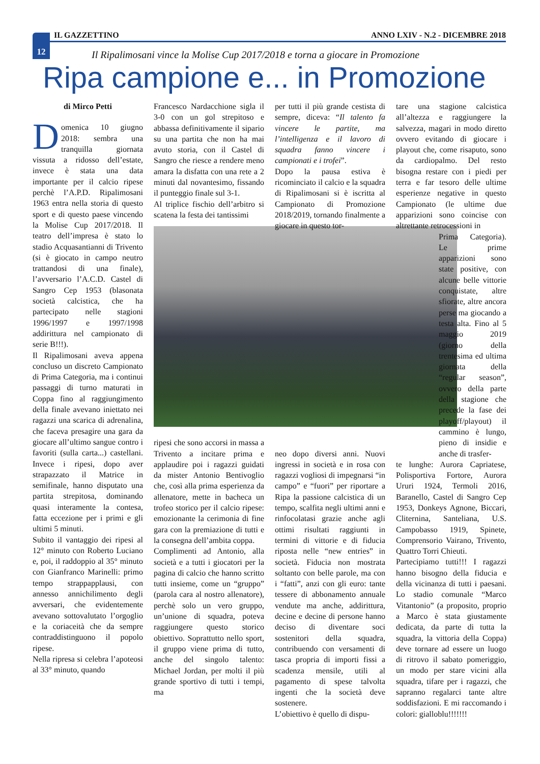12 IL GAZZETTINO ANNO LXIV - N.2 - DICEMBRE 2018
Il Ripalimosani vince la Molise Cup 2017/2018 e torna a giocare in Promozione
Ripa campione e... in Promozione
di Mirco Petti
Domenica 10 giugno 2018: sembra una tranquilla giornata vissuta a ridosso dell’estate, invece è stata una data importante per il calcio ripese perchè l’A.P.D. Ripalimosani 1963 entra nella storia di questo sport e di questo paese vincendo la Molise Cup 2017/2018. Il teatro dell’impresa è stato lo stadio Acquasantianni di Trivento (si è giocato in campo neutro trattandosi di una finale), l’avversario l’A.C.D. Castel di Sangro Cep 1953 (blasonata società calcistica, che ha partecipato nelle stagioni 1996/1997 e 1997/1998 addirittura nel campionato di serie B!!!).
Il Ripalimosani aveva appena concluso un discreto Campionato di Prima Categoria, ma i continui passaggi di turno maturati in Coppa fino al raggiungimento della finale avevano iniettato nei ragazzi una scarica di adrenalina, che faceva presagire una gara da giocare all’ultimo sangue contro i favoriti (sulla carta...) castellani. Invece i ripesi, dopo aver strapazzato il Matrice in semifinale, hanno disputato una partita strepitosa, dominando quasi interamente la contesa, fatta eccezione per i primi e gli ultimi 5 minuti.
Subito il vantaggio dei ripesi al 12° minuto con Roberto Luciano e, poi, il raddoppio al 35° minuto con Gianfranco Marinelli: primo tempo strappapplausi, con annesso annichilimento degli avversari, che evidentemente avevano sottovalutato l’orgoglio e la coriaceità che da sempre contraddistinguono il popolo ripese.
Nella ripresa si celebra l’apoteosi al 33° minuto, quando
Francesco Nardacchione sigla il 3-0 con un gol strepitoso e abbassa definitivamente il sipario su una partita che non ha mai avuto storia, con il Castel di Sangro che riesce a rendere meno amara la disfatta con una rete a 2 minuti dal novantesimo, fissando il punteggio finale sul 3-1.
Al triplice fischio dell’arbitro si scatena la festa dei tantissimi
ripesi che sono accorsi in massa a Trivento a incitare prima e applaudire poi i ragazzi guidati da mister Antonio Bentivoglio che, così alla prima esperienza da allenatore, mette in bacheca un trofeo storico per il calcio ripese: emozionante la cerimonia di fine gara con la premiazione di tutti e la consegna dell’ambita coppa.
Complimenti ad Antonio, alla società e a tutti i giocatori per la pagina di calcio che hanno scritto tutti insieme, come un “gruppo” (parola cara al nostro allenatore), perchè solo un vero gruppo, un’unione di squadra, poteva raggiungere questo storico obiettivo. Soprattutto nello sport, il gruppo viene prima di tutto, anche del singolo talento: Michael Jordan, per molti il più grande sportivo di tutti i tempi, ma
per tutti il più grande cestista di sempre, diceva: “Il talento fa vincere le partite, ma l’intelligenza e il lavoro di squadra fanno vincere i campionati e i trofei”.
Dopo la pausa estiva è ricominciato il calcio e la squadra di Ripalimosani si è iscritta al Campionato di Promozione 2018/2019, tornando finalmente a giocare in questo tor-
neo dopo diversi anni. Nuovi ingressi in società e in rosa con ragazzi vogliosi di impegnarsi “in campo” e “fuori” per riportare a Ripa la passione calcistica di un tempo, scalfita negli ultimi anni e rinfocolatasi grazie anche agli ottimi risultati raggiunti in termini di vittorie e di fiducia riposta nelle “new entries” in società. Fiducia non mostrata soltanto con belle parole, ma con i “fatti”, anzi con gli euro: tante tessere di abbonamento annuale vendute ma anche, addirittura, decine e decine di persone hanno deciso di diventare soci sostenitori della squadra, contribuendo con versamenti di tasca propria di importi fissi a scadenza mensile, utili al pagamento di spese talvolta ingenti che la società deve sostenere.
L’obiettivo è quello di dispu-
tare una stagione calcistica all’altezza e raggiungere la salvezza, magari in modo diretto ovvero evitando di giocare i playout che, come risaputo, sono da cardiopalmo. Del resto bisogna restare con i piedi per terra e far tesoro delle ultime esperienze negative in questo Campionato (le ultime due apparizioni sono coincise con altrettante retrocessioni in
Prima Categoria). Le prime apparizioni sono state positive, con alcune belle vittorie conquistate, altre sfiorate, altre ancora perse ma giocando a testa alta. Fino al 5 maggio 2019 (giorno della trentesima ed ultima giornata della “regular season”, ovvero della parte della stagione che precede la fase dei playoff/playout) il cammino è lungo, pieno di insidie e anche di trasfer-
te lunghe: Aurora Capriatese, Polisportiva Fortore, Aurora Ururi 1924, Termoli 2016, Baranello, Castel di Sangro Cep 1953, Donkeys Agnone, Biccari, Cliternina, Santeliana, U.S. Campobasso 1919, Spinete, Comprensorio Vairano, Trivento, Quattro Torri Chieuti.
Partecipiamo tutti!!! I ragazzi hanno bisogno della fiducia e della vicinanza di tutti i paesani. Lo stadio comunale “Marco Vitantonio” (a proposito, proprio a Marco è stata giustamente dedicata, da parte di tutta la squadra, la vittoria della Coppa) deve tornare ad essere un luogo di ritrovo il sabato pomeriggio, un modo per stare vicini alla squadra, tifare per i ragazzi, che sapranno regalarci tante altre soddisfazioni. E mi raccomando i colori: gialloblu!!!!!!!